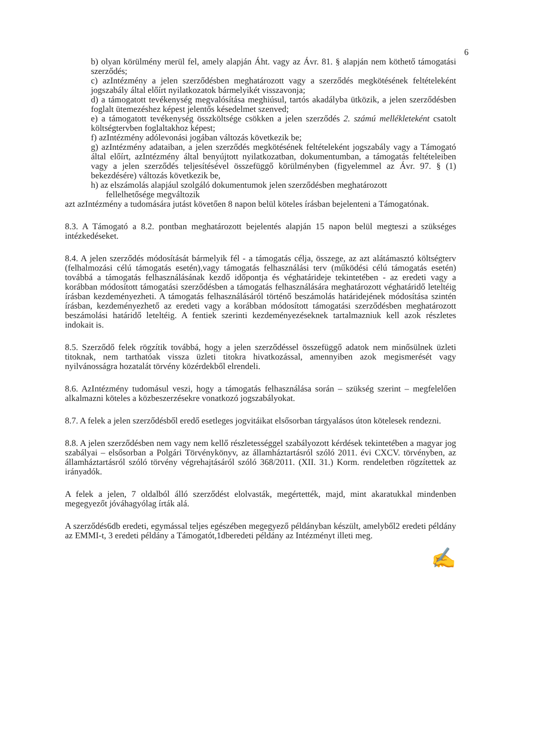6
b) olyan körülmény merül fel, amely alapján Áht. vagy az Ávr. 81. § alapján nem köthető támogatási szerződés;
c) azIntézmény a jelen szerződésben meghatározott vagy a szerződés megkötésének feltételeként jogszabály által előírt nyilatkozatok bármelyikét visszavonja;
d) a támogatott tevékenység megvalósítása meghiúsul, tartós akadályba ütközik, a jelen szerződésben foglalt ütemezéshez képest jelentős késedelmet szenved;
e) a támogatott tevékenység összköltsége csökken a jelen szerződés 2. számú mellékleteként csatolt költségtervben foglaltakhoz képest;
f) azIntézmény adólevonási jogában változás következik be;
g) azIntézmény adataiban, a jelen szerződés megkötésének feltételeként jogszabály vagy a Támogató által előírt, azIntézmény által benyújtott nyilatkozatban, dokumentumban, a támogatás feltételeiben vagy a jelen szerződés teljesítésével összefüggő körülményben (figyelemmel az Ávr. 97. § (1) bekezdésére) változás következik be,
h) az elszámolás alapjául szolgáló dokumentumok jelen szerződésben meghatározott
fellelhetősége megváltozik
azt azIntézmény a tudomására jutást követően 8 napon belül köteles írásban bejelenteni a Támogatónak.
8.3. A Támogató a 8.2. pontban meghatározott bejelentés alapján 15 napon belül megteszi a szükséges intézkedéseket.
8.4. A jelen szerződés módosítását bármelyik fél - a támogatás célja, összege, az azt alátámasztó költségterv (felhalmozási célú támogatás esetén),vagy támogatás felhasználási terv (működési célú támogatás esetén) továbbá a támogatás felhasználásának kezdő időpontja és véghatárideje tekintetében - az eredeti vagy a korábban módosított támogatási szerződésben a támogatás felhasználására meghatározott véghatáridő leteltéig írásban kezdeményezheti. A támogatás felhasználásáról történő beszámolás határidejének módosítása szintén írásban, kezdeményezhető az eredeti vagy a korábban módosított támogatási szerződésben meghatározott beszámolási határidő leteltéig. A fentiek szerinti kezdeményezéseknek tartalmazniuk kell azok részletes indokait is.
8.5. Szerződő felek rögzítik továbbá, hogy a jelen szerződéssel összefüggő adatok nem minősülnek üzleti titoknak, nem tarthatóak vissza üzleti titokra hivatkozással, amennyiben azok megismerését vagy nyilvánosságra hozatalát törvény közérdekből elrendeli.
8.6. AzIntézmény tudomásul veszi, hogy a támogatás felhasználása során – szükség szerint – megfelelően alkalmazni köteles a közbeszerzésekre vonatkozó jogszabályokat.
8.7. A felek a jelen szerződésből eredő esetleges jogvitáikat elsősorban tárgyalásos úton kötelesek rendezni.
8.8. A jelen szerződésben nem vagy nem kellő részletességgel szabályozott kérdések tekintetében a magyar jog szabályai – elsősorban a Polgári Törvénykönyv, az államháztartásról szóló 2011. évi CXCV. törvényben, az államháztartásról szóló törvény végrehajtásáról szóló 368/2011. (XII. 31.) Korm. rendeletben rögzítettek az irányadók.
A felek a jelen, 7 oldalból álló szerződést elolvasták, megértették, majd, mint akaratukkal mindenben megegyezőt jóváhagyólag írták alá.
A szerződés6db eredeti, egymással teljes egészében megegyező példányban készült, amelyből2 eredeti példány az EMMI-t, 3 eredeti példány a Támogatót,1dberedeti példány az Intézményt illeti meg.
✍